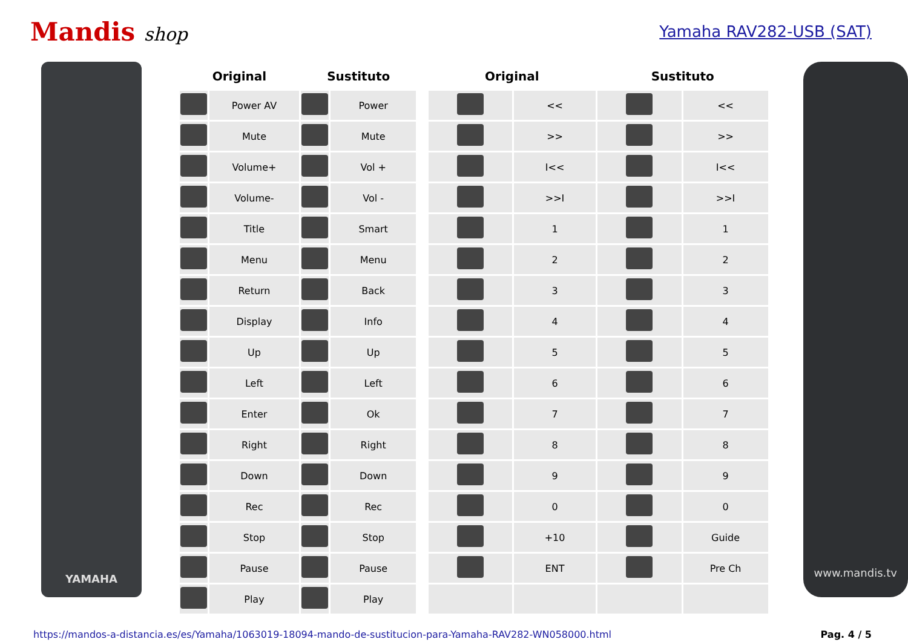Mandis shop
Yamaha RAV282-USB (SAT)
YAMAHA
| Original | | Sustituto | | | Original | | Sustituto | |
| --- | --- | --- | --- | --- | --- | --- | --- | --- |
| | Power AV | | Power | | | << | | << |
| | Mute | | Mute | | | >> | | >> |
| | Volume+ | | Vol + | | | I<< | | I<< |
| | Volume- | | Vol - | | | >>I | | >>I |
| | Title | | Smart | | | 1 | | 1 |
| | Menu | | Menu | | | 2 | | 2 |
| | Return | | Back | | | 3 | | 3 |
| | Display | | Info | | | 4 | | 4 |
| | Up | | Up | | | 5 | | 5 |
| | Left | | Left | | | 6 | | 6 |
| | Enter | | Ok | | | 7 | | 7 |
| | Right | | Right | | | 8 | | 8 |
| | Down | | Down | | | 9 | | 9 |
| | Rec | | Rec | | | 0 | | 0 |
| | Stop | | Stop | | | +10 | | Guide |
| | Pause | | Pause | | | ENT | | Pre Ch |
| | Play | | Play | | | | | |
www.mandis.tv
https://mandos-a-distancia.es/es/Yamaha/1063019-18094-mando-de-sustitucion-para-Yamaha-RAV282-WN058000.html Pag. 4 / 5